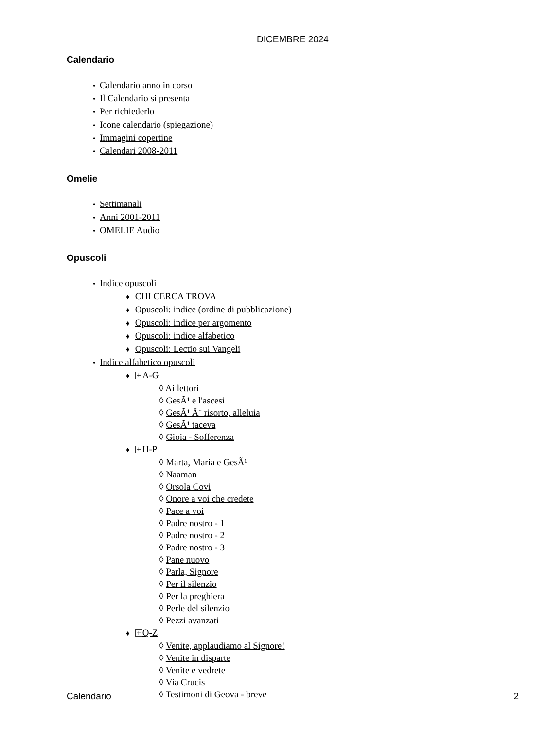DICEMBRE 2024
Calendario
• Calendario anno in corso
• Il Calendario si presenta
• Per richiederlo
• Icone calendario (spiegazione)
• Immagini copertine
• Calendari 2008-2011
Omelie
• Settimanali
• Anni 2001-2011
• OMELIE Audio
Opuscoli
• Indice opuscoli
♦ CHI CERCA TROVA
♦ Opuscoli: indice (ordine di pubblicazione)
♦ Opuscoli: indice per argomento
♦ Opuscoli: indice alfabetico
♦ Opuscoli: Lectio sui Vangeli
• Indice alfabetico opuscoli
♦ + A-G
◊ Ai lettori
◊ GesÃ¹ e l'ascesi
◊ GesÃ¹ Ã¨ risorto, alleluia
◊ GesÃ¹ taceva
◊ Gioia - Sofferenza
♦ + H-P
◊ Marta, Maria e GesÃ¹
◊ Naaman
◊ Orsola Covi
◊ Onore a voi che credete
◊ Pace a voi
◊ Padre nostro - 1
◊ Padre nostro - 2
◊ Padre nostro - 3
◊ Pane nuovo
◊ Parla, Signore
◊ Per il silenzio
◊ Per la preghiera
◊ Perle del silenzio
◊ Pezzi avanzati
♦ + Q-Z
◊ Venite, applaudiamo al Signore!
◊ Venite in disparte
◊ Venite e vedrete
◊ Via Crucis
◊ Testimoni di Geova - breve
Calendario 2